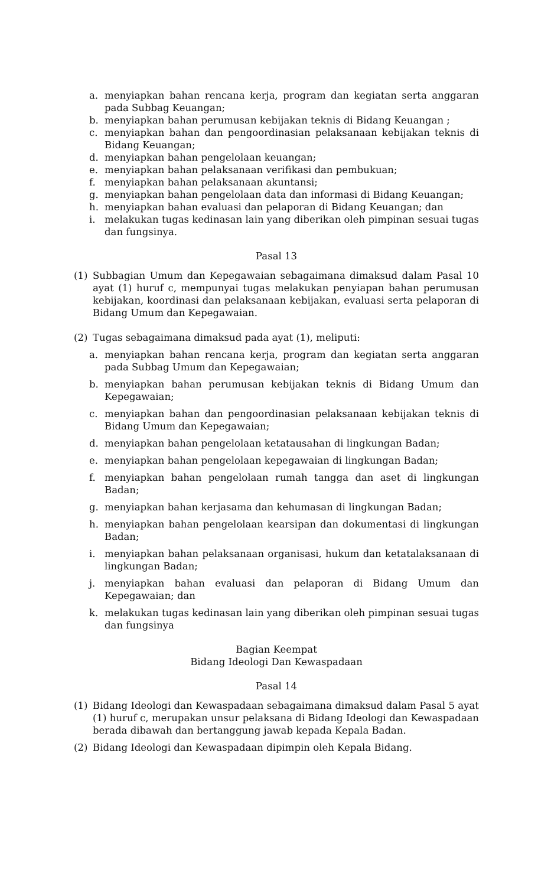a. menyiapkan bahan rencana kerja, program dan kegiatan serta anggaran pada Subbag Keuangan;
b. menyiapkan bahan perumusan kebijakan teknis di Bidang Keuangan ;
c. menyiapkan bahan dan pengoordinasian pelaksanaan kebijakan teknis di Bidang Keuangan;
d. menyiapkan bahan pengelolaan keuangan;
e. menyiapkan bahan pelaksanaan verifikasi dan pembukuan;
f. menyiapkan bahan pelaksanaan akuntansi;
g. menyiapkan bahan pengelolaan data dan informasi di Bidang Keuangan;
h. menyiapkan bahan evaluasi dan pelaporan di Bidang Keuangan; dan
i. melakukan tugas kedinasan lain yang diberikan oleh pimpinan sesuai tugas dan fungsinya.
Pasal 13
(1) Subbagian Umum dan Kepegawaian sebagaimana dimaksud dalam Pasal 10 ayat (1) huruf c, mempunyai tugas melakukan penyiapan bahan perumusan kebijakan, koordinasi dan pelaksanaan kebijakan, evaluasi serta pelaporan di Bidang Umum dan Kepegawaian.
(2) Tugas sebagaimana dimaksud pada ayat (1), meliputi:
a. menyiapkan bahan rencana kerja, program dan kegiatan serta anggaran pada Subbag Umum dan Kepegawaian;
b. menyiapkan bahan perumusan kebijakan teknis di Bidang Umum dan Kepegawaian;
c. menyiapkan bahan dan pengoordinasian pelaksanaan kebijakan teknis di Bidang Umum dan Kepegawaian;
d. menyiapkan bahan pengelolaan ketatausahan di lingkungan Badan;
e. menyiapkan bahan pengelolaan kepegawaian di lingkungan Badan;
f. menyiapkan bahan pengelolaan rumah tangga dan aset di lingkungan Badan;
g. menyiapkan bahan kerjasama dan kehumasan di lingkungan Badan;
h. menyiapkan bahan pengelolaan kearsipan dan dokumentasi di lingkungan Badan;
i. menyiapkan bahan pelaksanaan organisasi, hukum dan ketatalaksanaan di lingkungan Badan;
j. menyiapkan bahan evaluasi dan pelaporan di Bidang Umum dan Kepegawaian; dan
k. melakukan tugas kedinasan lain yang diberikan oleh pimpinan sesuai tugas dan fungsinya
Bagian Keempat
Bidang Ideologi Dan Kewaspadaan
Pasal 14
(1) Bidang Ideologi dan Kewaspadaan sebagaimana dimaksud dalam Pasal 5 ayat (1) huruf c, merupakan unsur pelaksana di Bidang Ideologi dan Kewaspadaan berada dibawah dan bertanggung jawab kepada Kepala Badan.
(2) Bidang Ideologi dan Kewaspadaan dipimpin oleh Kepala Bidang.